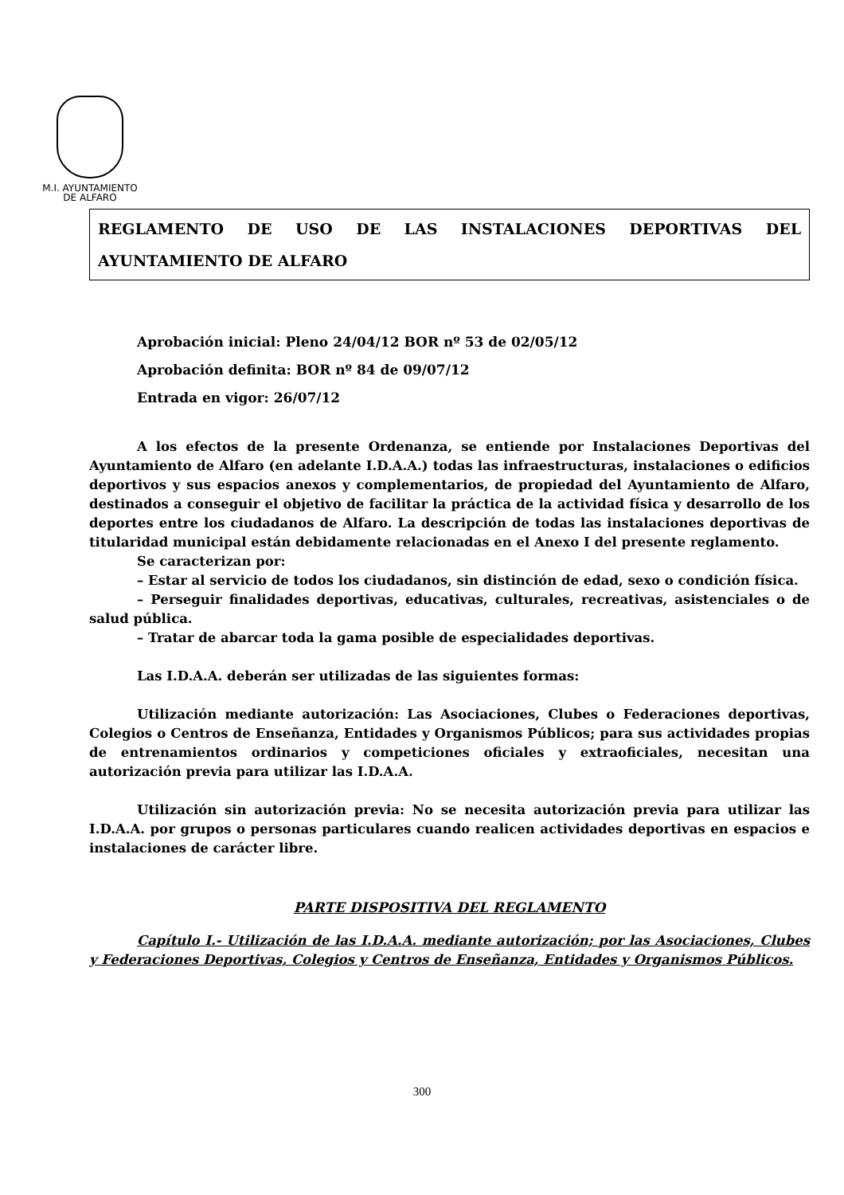M.I. AYUNTAMIENTO
DE ALFARO
REGLAMENTO DE USO DE LAS INSTALACIONES DEPORTIVAS DEL
AYUNTAMIENTO DE ALFARO
Aprobación inicial: Pleno 24/04/12 BOR nº 53 de 02/05/12
Aprobación definita: BOR nº 84 de 09/07/12
Entrada en vigor: 26/07/12
A los efectos de la presente Ordenanza, se entiende por Instalaciones Deportivas del Ayuntamiento de Alfaro (en adelante I.D.A.A.) todas las infraestructuras, instalaciones o edificios deportivos y sus espacios anexos y complementarios, de propiedad del Ayuntamiento de Alfaro, destinados a conseguir el objetivo de facilitar la práctica de la actividad física y desarrollo de los deportes entre los ciudadanos de Alfaro. La descripción de todas las instalaciones deportivas de titularidad municipal están debidamente relacionadas en el Anexo I del presente reglamento.
Se caracterizan por:
– Estar al servicio de todos los ciudadanos, sin distinción de edad, sexo o condición física.
– Perseguir finalidades deportivas, educativas, culturales, recreativas, asistenciales o de salud pública.
– Tratar de abarcar toda la gama posible de especialidades deportivas.
Las I.D.A.A. deberán ser utilizadas de las siguientes formas:
Utilización mediante autorización: Las Asociaciones, Clubes o Federaciones deportivas, Colegios o Centros de Enseñanza, Entidades y Organismos Públicos; para sus actividades propias de entrenamientos ordinarios y competiciones oficiales y extraoficiales, necesitan una autorización previa para utilizar las I.D.A.A.
Utilización sin autorización previa: No se necesita autorización previa para utilizar las I.D.A.A. por grupos o personas particulares cuando realicen actividades deportivas en espacios e instalaciones de carácter libre.
PARTE DISPOSITIVA DEL REGLAMENTO
Capítulo I.- Utilización de las I.D.A.A. mediante autorización; por las Asociaciones, Clubes y Federaciones Deportivas, Colegios y Centros de Enseñanza, Entidades y Organismos Públicos.
300